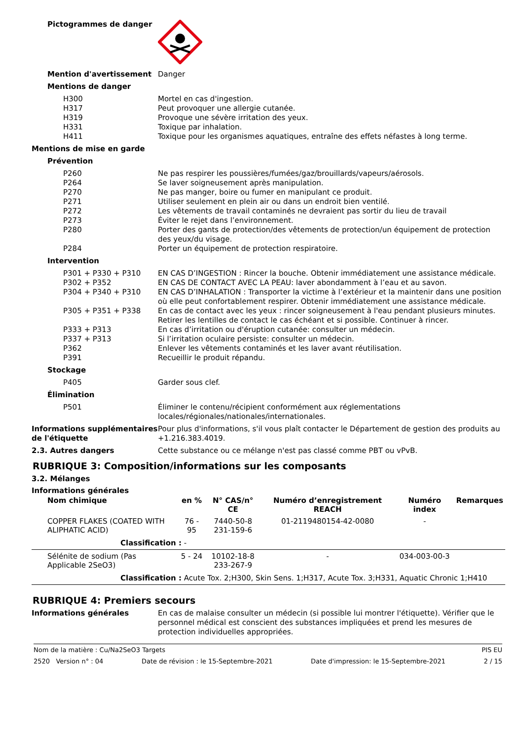Pictogrammes de danger
Mention d'avertissement Danger
Mentions de danger
H300 Mortel en cas d'ingestion.
H317 Peut provoquer une allergie cutanée.
H319 Provoque une sévère irritation des yeux.
H331 Toxique par inhalation.
H411 Toxique pour les organismes aquatiques, entraîne des effets néfastes à long terme.
Mentions de mise en garde
Prévention
P260 Ne pas respirer les poussières/fumées/gaz/brouillards/vapeurs/aérosols.
P264 Se laver soigneusement après manipulation.
P270 Ne pas manger, boire ou fumer en manipulant ce produit.
P271 Utiliser seulement en plein air ou dans un endroit bien ventilé.
P272 Les vêtements de travail contaminés ne devraient pas sortir du lieu de travail
P273 Éviter le rejet dans l’environnement.
P280 Porter des gants de protection/des vêtements de protection/un équipement de protection des yeux/du visage.
P284 Porter un équipement de protection respiratoire.
Intervention
P301 + P330 + P310 EN CAS D’INGESTION : Rincer la bouche. Obtenir immédiatement une assistance médicale.
P302 + P352 EN CAS DE CONTACT AVEC LA PEAU: laver abondamment à l’eau et au savon.
P304 + P340 + P310 EN CAS D’INHALATION : Transporter la victime à l’extérieur et la maintenir dans une position où elle peut confortablement respirer. Obtenir immédiatement une assistance médicale.
P305 + P351 + P338 En cas de contact avec les yeux : rincer soigneusement à l'eau pendant plusieurs minutes. Retirer les lentilles de contact le cas échéant et si possible. Continuer à rincer.
P333 + P313 En cas d’irritation ou d'éruption cutanée: consulter un médecin.
P337 + P313 Si l’irritation oculaire persiste: consulter un médecin.
P362 Enlever les vêtements contaminés et les laver avant réutilisation.
P391 Recueillir le produit répandu.
Stockage
P405 Garder sous clef.
Élimination
P501 Éliminer le contenu/récipient conformément aux réglementations locales/régionales/nationales/internationales.
Informations supplémentaires de l'étiquette
Pour plus d'informations, s'il vous plaît contacter le Département de gestion des produits au +1.216.383.4019.
2.3. Autres dangers Cette substance ou ce mélange n'est pas classé comme PBT ou vPvB.
RUBRIQUE 3: Composition/informations sur les composants
3.2. Mélanges
Informations générales
| Nom chimique | en % | N° CAS/n° CE | Numéro d’enregistrement REACH | Numéro index | Remarques |
| --- | --- | --- | --- | --- | --- |
| COPPER FLAKES (COATED WITH ALIPHATIC ACID) | 76 - 95 | 7440-50-8 231-159-6 | 01-2119480154-42-0080 | - | |
| Classification : - | | | | | |
| Sélénite de sodium (Pas Applicable 2SeO3) | 5 - 24 | 10102-18-8 233-267-9 | - | 034-003-00-3 | |
| Classification : Acute Tox. 2;H300, Skin Sens. 1;H317, Acute Tox. 3;H331, Aquatic Chronic 1;H410 | | | | | |
RUBRIQUE 4: Premiers secours
Informations générales En cas de malaise consulter un médecin (si possible lui montrer l'étiquette). Vérifier que le personnel médical est conscient des substances impliquées et prend les mesures de protection individuelles appropriées.
Nom de la matière : Cu/Na2SeO3 Targets PIS EU
2520 Version n° : 04 Date de révision : le 15-Septembre-2021 Date d'impression: le 15-Septembre-2021 2 / 15